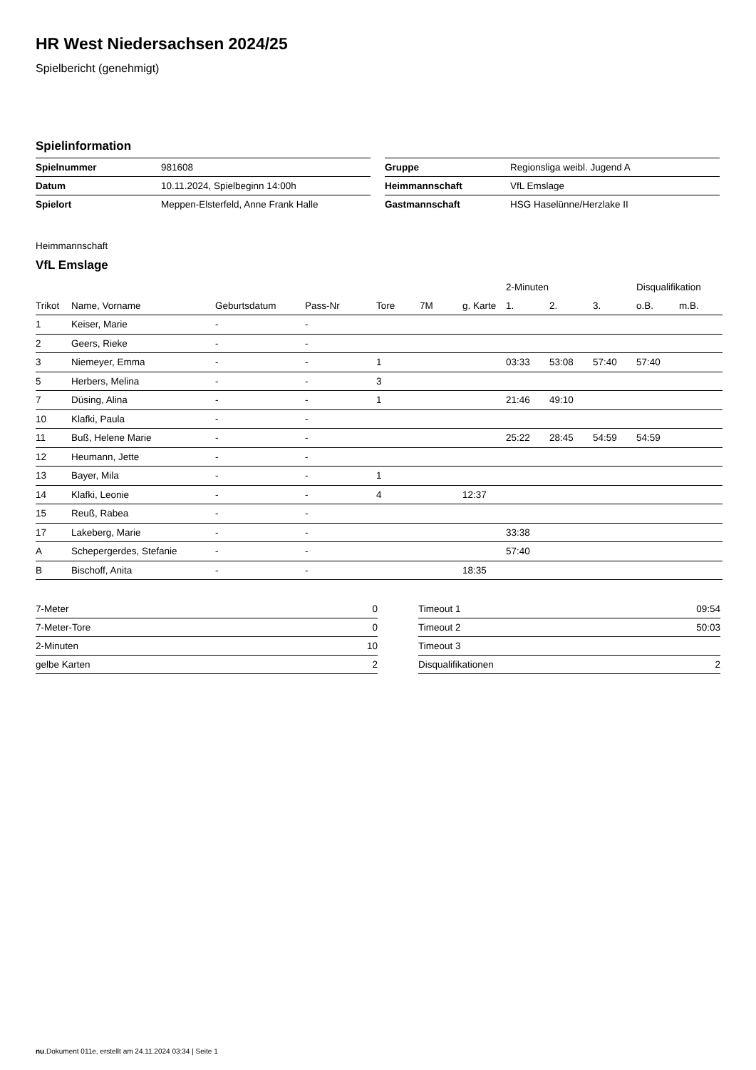HR West Niedersachsen 2024/25
Spielbericht (genehmigt)
Spielinformation
| Spielnummer | 981608 |
| Datum | 10.11.2024, Spielbeginn 14:00h |
| Spielort | Meppen-Elsterfeld, Anne Frank Halle |
| Gruppe | Regionsliga weibl. Jugend A |
| Heimmannschaft | VfL Emslage |
| Gastmannschaft | HSG Haselünne/Herzlake II |
Heimmannschaft
VfL Emslage
| | | | | | | | 2-Minuten | | | Disqualifikation | |
| --- | --- | --- | --- | --- | --- | --- | --- | --- | --- | --- | --- |
| Trikot | Name, Vorname | Geburtsdatum | Pass-Nr | Tore | 7M | g. Karte | 1. | 2. | 3. | o.B. | m.B. |
| 1 | Keiser, Marie | - | - | | | | | | | | |
| 2 | Geers, Rieke | - | - | | | | | | | | |
| 3 | Niemeyer, Emma | - | - | 1 | | | 03:33 | 53:08 | 57:40 | 57:40 | |
| 5 | Herbers, Melina | - | - | 3 | | | | | | | |
| 7 | Düsing, Alina | - | - | 1 | | | 21:46 | 49:10 | | | |
| 10 | Klafki, Paula | - | - | | | | | | | | |
| 11 | Buß, Helene Marie | - | - | | | | 25:22 | 28:45 | 54:59 | 54:59 | |
| 12 | Heumann, Jette | - | - | | | | | | | | |
| 13 | Bayer, Mila | - | - | 1 | | | | | | | |
| 14 | Klafki, Leonie | - | - | 4 | | 12:37 | | | | | |
| 15 | Reuß, Rabea | - | - | | | | | | | | |
| 17 | Lakeberg, Marie | - | - | | | | 33:38 | | | | |
| A | Schepergerdes, Stefanie | - | - | | | | 57:40 | | | | |
| B | Bischoff, Anita | - | - | | | 18:35 | | | | | |
| 7-Meter | 0 |
| 7-Meter-Tore | 0 |
| 2-Minuten | 10 |
| gelbe Karten | 2 |
| Timeout 1 | 09:54 |
| Timeout 2 | 50:03 |
| Timeout 3 | |
| Disqualifikationen | 2 |
nu.Dokument 011e, erstellt am 24.11.2024 03:34 | Seite 1